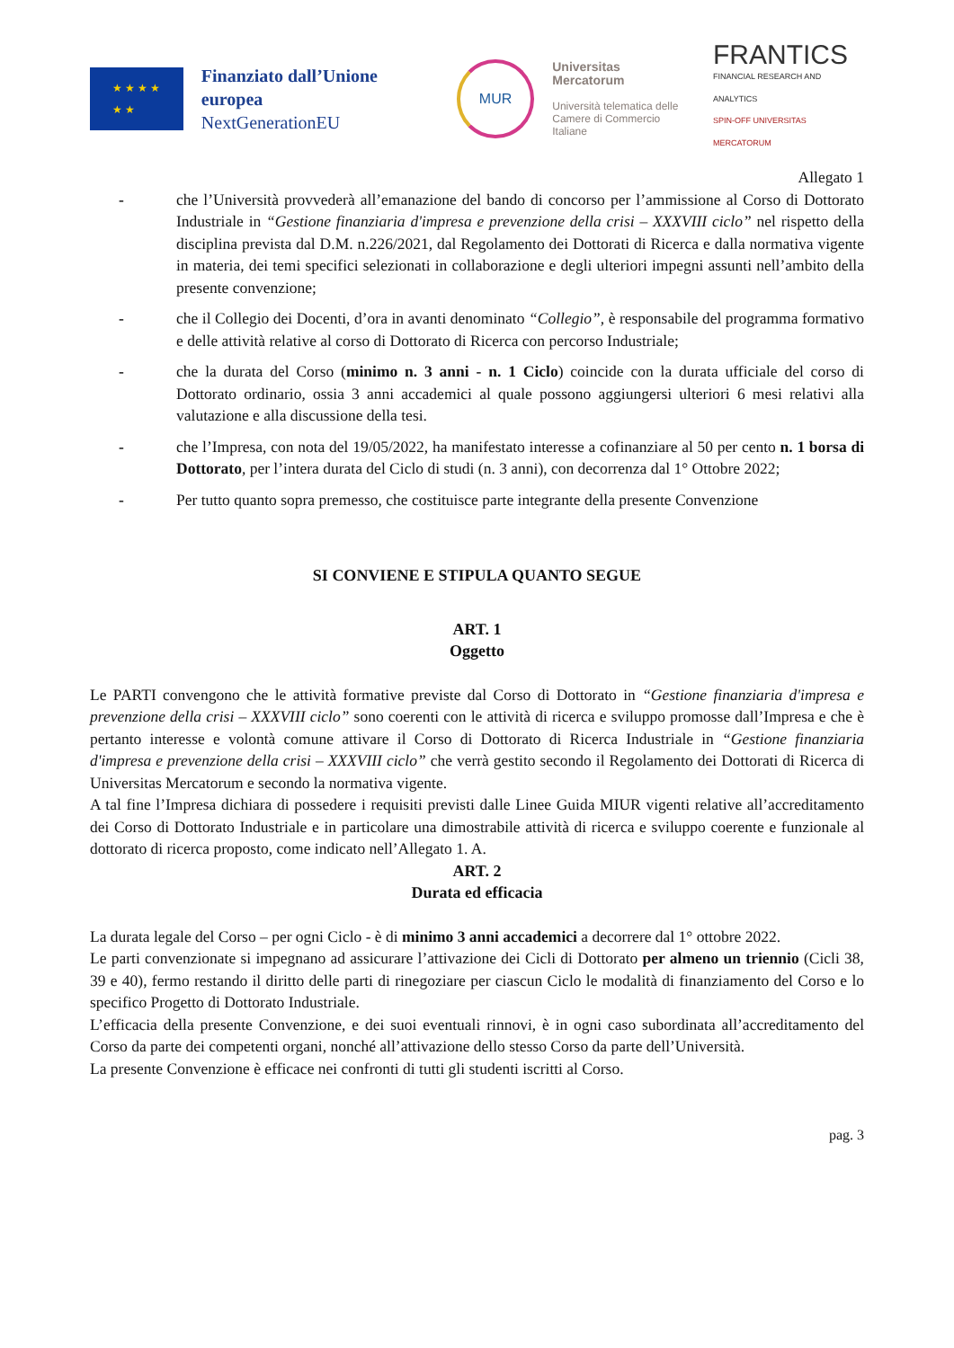★ ★ ★ ★
★ ★
Finanziato dall’Unione europea
NextGenerationEU
MUR
Universitas
Mercatorum
Università telematica delle
Camere di Commercio Italiane
FRANTICS
FINANCIAL RESEARCH AND ANALYTICS
SPIN-OFF UNIVERSITAS MERCATORUM
Allegato 1
- che l’Università provvederà all’emanazione del bando di concorso per l’ammissione al Corso di Dottorato Industriale in “Gestione finanziaria d'impresa e prevenzione della crisi – XXXVIII ciclo” nel rispetto della disciplina prevista dal D.M. n.226/2021, dal Regolamento dei Dottorati di Ricerca e dalla normativa vigente in materia, dei temi specifici selezionati in collaborazione e degli ulteriori impegni assunti nell’ambito della presente convenzione;
- che il Collegio dei Docenti, d’ora in avanti denominato “Collegio”, è responsabile del programma formativo e delle attività relative al corso di Dottorato di Ricerca con percorso Industriale;
- che la durata del Corso (minimo n. 3 anni - n. 1 Ciclo) coincide con la durata ufficiale del corso di Dottorato ordinario, ossia 3 anni accademici al quale possono aggiungersi ulteriori 6 mesi relativi alla valutazione e alla discussione della tesi.
- che l’Impresa, con nota del 19/05/2022, ha manifestato interesse a cofinanziare al 50 per cento n. 1 borsa di Dottorato, per l’intera durata del Ciclo di studi (n. 3 anni), con decorrenza dal 1° Ottobre 2022;
- Per tutto quanto sopra premesso, che costituisce parte integrante della presente Convenzione
SI CONVIENE E STIPULA QUANTO SEGUE
ART. 1
Oggetto
Le PARTI convengono che le attività formative previste dal Corso di Dottorato in “Gestione finanziaria d'impresa e prevenzione della crisi – XXXVIII ciclo” sono coerenti con le attività di ricerca e sviluppo promosse dall’Impresa e che è pertanto interesse e volontà comune attivare il Corso di Dottorato di Ricerca Industriale in “Gestione finanziaria d'impresa e prevenzione della crisi – XXXVIII ciclo” che verrà gestito secondo il Regolamento dei Dottorati di Ricerca di Universitas Mercatorum e secondo la normativa vigente.
A tal fine l’Impresa dichiara di possedere i requisiti previsti dalle Linee Guida MIUR vigenti relative all’accreditamento dei Corso di Dottorato Industriale e in particolare una dimostrabile attività di ricerca e sviluppo coerente e funzionale al dottorato di ricerca proposto, come indicato nell’Allegato 1. A.
ART. 2
Durata ed efficacia
La durata legale del Corso – per ogni Ciclo - è di minimo 3 anni accademici a decorrere dal 1° ottobre 2022.
Le parti convenzionate si impegnano ad assicurare l’attivazione dei Cicli di Dottorato per almeno un triennio (Cicli 38, 39 e 40), fermo restando il diritto delle parti di rinegoziare per ciascun Ciclo le modalità di finanziamento del Corso e lo specifico Progetto di Dottorato Industriale.
L’efficacia della presente Convenzione, e dei suoi eventuali rinnovi, è in ogni caso subordinata all’accreditamento del Corso da parte dei competenti organi, nonché all’attivazione dello stesso Corso da parte dell’Università.
La presente Convenzione è efficace nei confronti di tutti gli studenti iscritti al Corso.
pag. 3